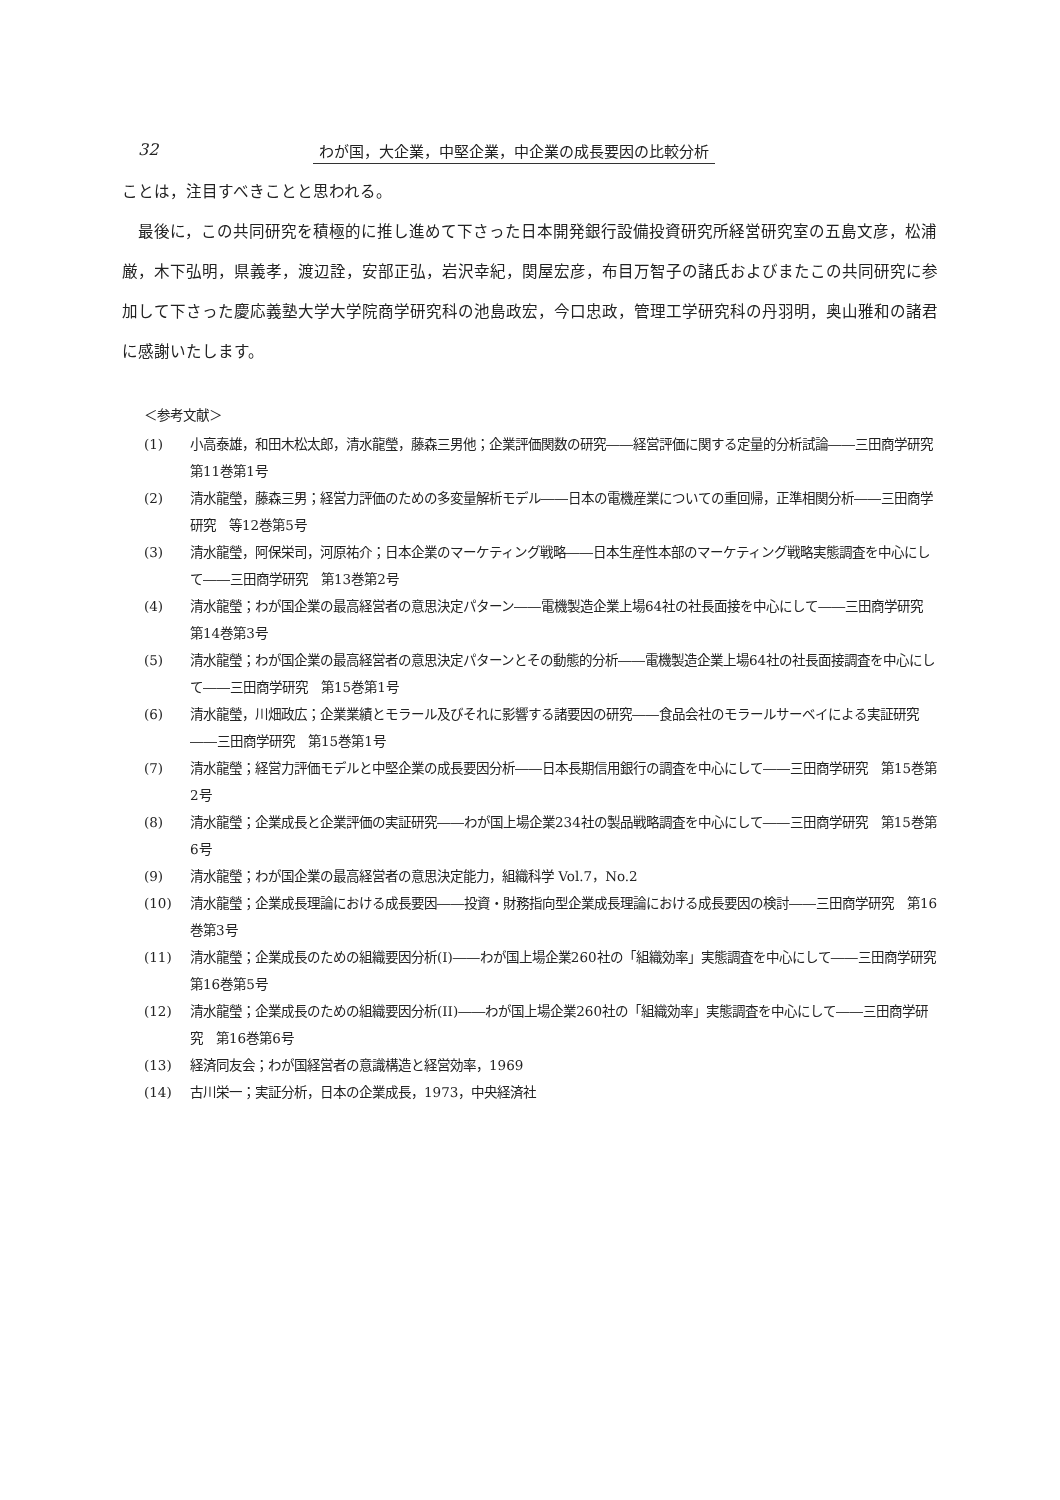32 わが国，大企業，中堅企業，中企業の成長要因の比較分析
ことは，注目すべきことと思われる。
最後に，この共同研究を積極的に推し進めて下さった日本開発銀行設備投資研究所経営研究室の五島文彦，松浦厳，木下弘明，県義孝，渡辺詮，安部正弘，岩沢幸紀，関屋宏彦，布目万智子の諸氏およびまたこの共同研究に参加して下さった慶応義塾大学大学院商学研究科の池島政宏，今口忠政，管理工学研究科の丹羽明，奥山雅和の諸君に感謝いたします。
＜参考文献＞
(1) 小高泰雄，和田木松太郎，清水龍瑩，藤森三男他；企業評価関数の研究――経営評価に関する定量的分析試論――三田商学研究　第11巻第1号
(2) 清水龍瑩，藤森三男；経営力評価のための多変量解析モデル――日本の電機産業についての重回帰，正準相関分析――三田商学研究　等12巻第5号
(3) 清水龍瑩，阿保栄司，河原祐介；日本企業のマーケティング戦略――日本生産性本部のマーケティング戦略実態調査を中心にして――三田商学研究　第13巻第2号
(4) 清水龍瑩；わが国企業の最高経営者の意思決定パターン――電機製造企業上場64社の社長面接を中心にして――三田商学研究　第14巻第3号
(5) 清水龍瑩；わが国企業の最高経営者の意思決定パターンとその動態的分析――電機製造企業上場64社の社長面接調査を中心にして――三田商学研究　第15巻第1号
(6) 清水龍瑩，川畑政広；企業業績とモラール及びそれに影響する諸要因の研究――食品会社のモラールサーベイによる実証研究――三田商学研究　第15巻第1号
(7) 清水龍瑩；経営力評価モデルと中堅企業の成長要因分析――日本長期信用銀行の調査を中心にして――三田商学研究　第15巻第2号
(8) 清水龍瑩；企業成長と企業評価の実証研究――わが国上場企業234社の製品戦略調査を中心にして――三田商学研究　第15巻第6号
(9) 清水龍瑩；わが国企業の最高経営者の意思決定能力，組織科学 Vol.7，No.2
(10) 清水龍瑩；企業成長理論における成長要因――投資・財務指向型企業成長理論における成長要因の検討――三田商学研究　第16巻第3号
(11) 清水龍瑩；企業成長のための組織要因分析(I)――わが国上場企業260社の「組織効率」実態調査を中心にして――三田商学研究　第16巻第5号
(12) 清水龍瑩；企業成長のための組織要因分析(II)――わが国上場企業260社の「組織効率」実態調査を中心にして――三田商学研究　第16巻第6号
(13) 経済同友会；わが国経営者の意識構造と経営効率，1969
(14) 古川栄一；実証分析，日本の企業成長，1973，中央経済社